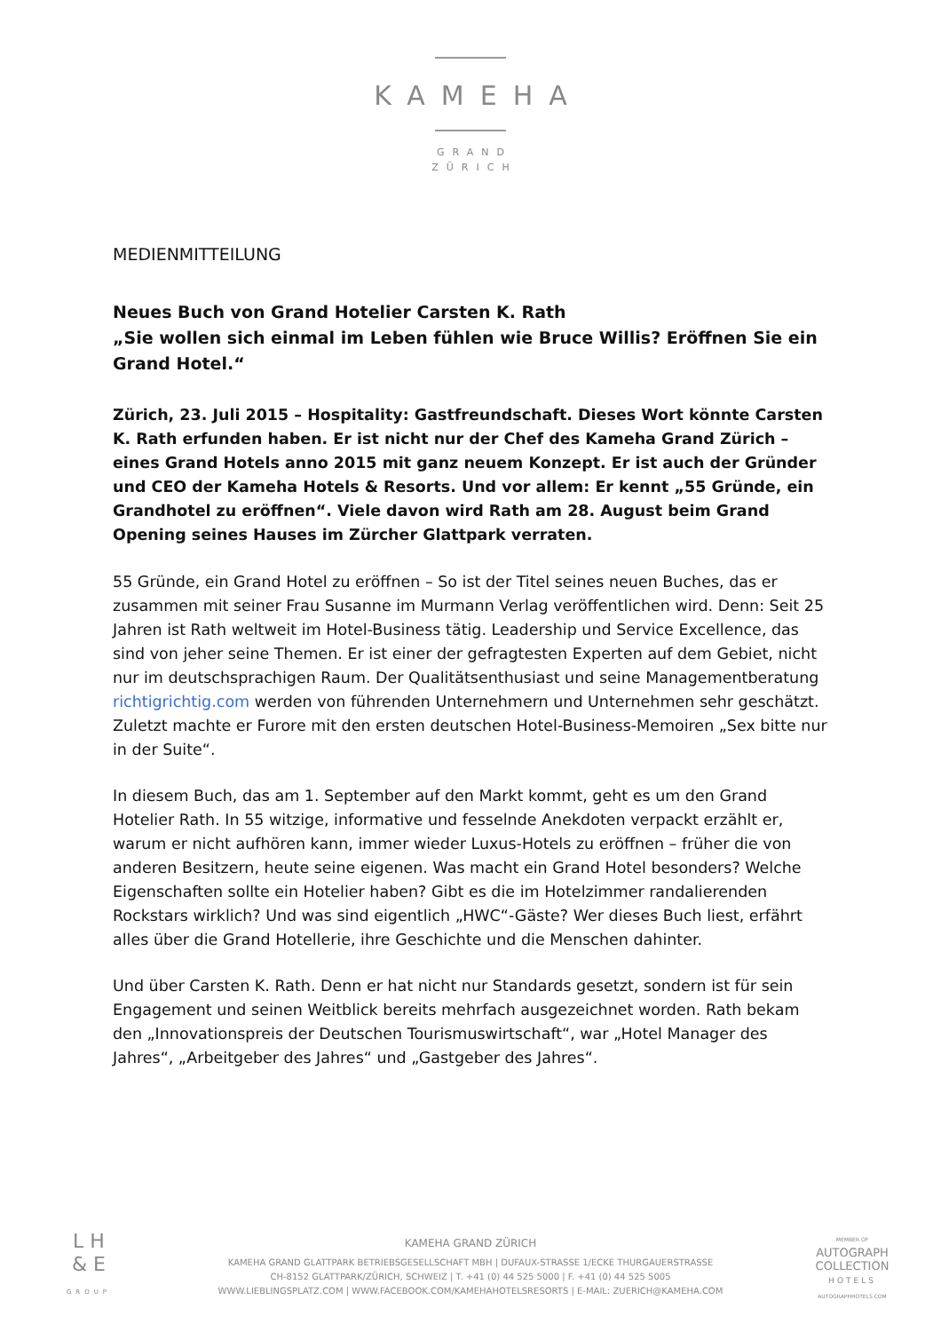KAMEHA
GRAND
ZÜRICH
MEDIENMITTEILUNG
Neues Buch von Grand Hotelier Carsten K. Rath
„Sie wollen sich einmal im Leben fühlen wie Bruce Willis? Eröffnen Sie ein Grand Hotel.“
Zürich, 23. Juli 2015 – Hospitality: Gastfreundschaft. Dieses Wort könnte Carsten K. Rath erfunden haben. Er ist nicht nur der Chef des Kameha Grand Zürich – eines Grand Hotels anno 2015 mit ganz neuem Konzept. Er ist auch der Gründer und CEO der Kameha Hotels & Resorts. Und vor allem: Er kennt „55 Gründe, ein Grandhotel zu eröffnen“. Viele davon wird Rath am 28. August beim Grand Opening seines Hauses im Zürcher Glattpark verraten.
55 Gründe, ein Grand Hotel zu eröffnen – So ist der Titel seines neuen Buches, das er zusammen mit seiner Frau Susanne im Murmann Verlag veröffentlichen wird. Denn: Seit 25 Jahren ist Rath weltweit im Hotel-Business tätig. Leadership und Service Excellence, das sind von jeher seine Themen. Er ist einer der gefragtesten Experten auf dem Gebiet, nicht nur im deutschsprachigen Raum. Der Qualitätsenthusiast und seine Managementberatung richtigrichtig.com werden von führenden Unternehmern und Unternehmen sehr geschätzt. Zuletzt machte er Furore mit den ersten deutschen Hotel-Business-Memoiren „Sex bitte nur in der Suite“.
In diesem Buch, das am 1. September auf den Markt kommt, geht es um den Grand Hotelier Rath. In 55 witzige, informative und fesselnde Anekdoten verpackt erzählt er, warum er nicht aufhören kann, immer wieder Luxus-Hotels zu eröffnen – früher die von anderen Besitzern, heute seine eigenen. Was macht ein Grand Hotel besonders? Welche Eigenschaften sollte ein Hotelier haben? Gibt es die im Hotelzimmer randalierenden Rockstars wirklich? Und was sind eigentlich „HWC“-Gäste? Wer dieses Buch liest, erfährt alles über die Grand Hotellerie, ihre Geschichte und die Menschen dahinter.
Und über Carsten K. Rath. Denn er hat nicht nur Standards gesetzt, sondern ist für sein Engagement und seinen Weitblick bereits mehrfach ausgezeichnet worden. Rath bekam den „Innovationspreis der Deutschen Tourismuswirtschaft“, war „Hotel Manager des Jahres“, „Arbeitgeber des Jahres“ und „Gastgeber des Jahres“.
L H
& E
GROUP
KAMEHA GRAND ZÜRICH
KAMEHA GRAND GLATTPARK BETRIEBSGESELLSCHAFT MBH | DUFAUX-STRASSE 1/ECKE THURGAUERSTRASSE
CH-8152 GLATTPARK/ZÜRICH, SCHWEIZ | T. +41 (0) 44 525 5000 | F. +41 (0) 44 525 5005
WWW.LIEBLINGSPLATZ.COM | WWW.FACEBOOK.COM/KAMEHAHOTELSRESORTS | E-MAIL: ZUERICH@KAMEHA.COM
MEMBER OF
AUTOGRAPH
COLLECTION
HOTELS
AUTOGRAPHHOTELS.COM